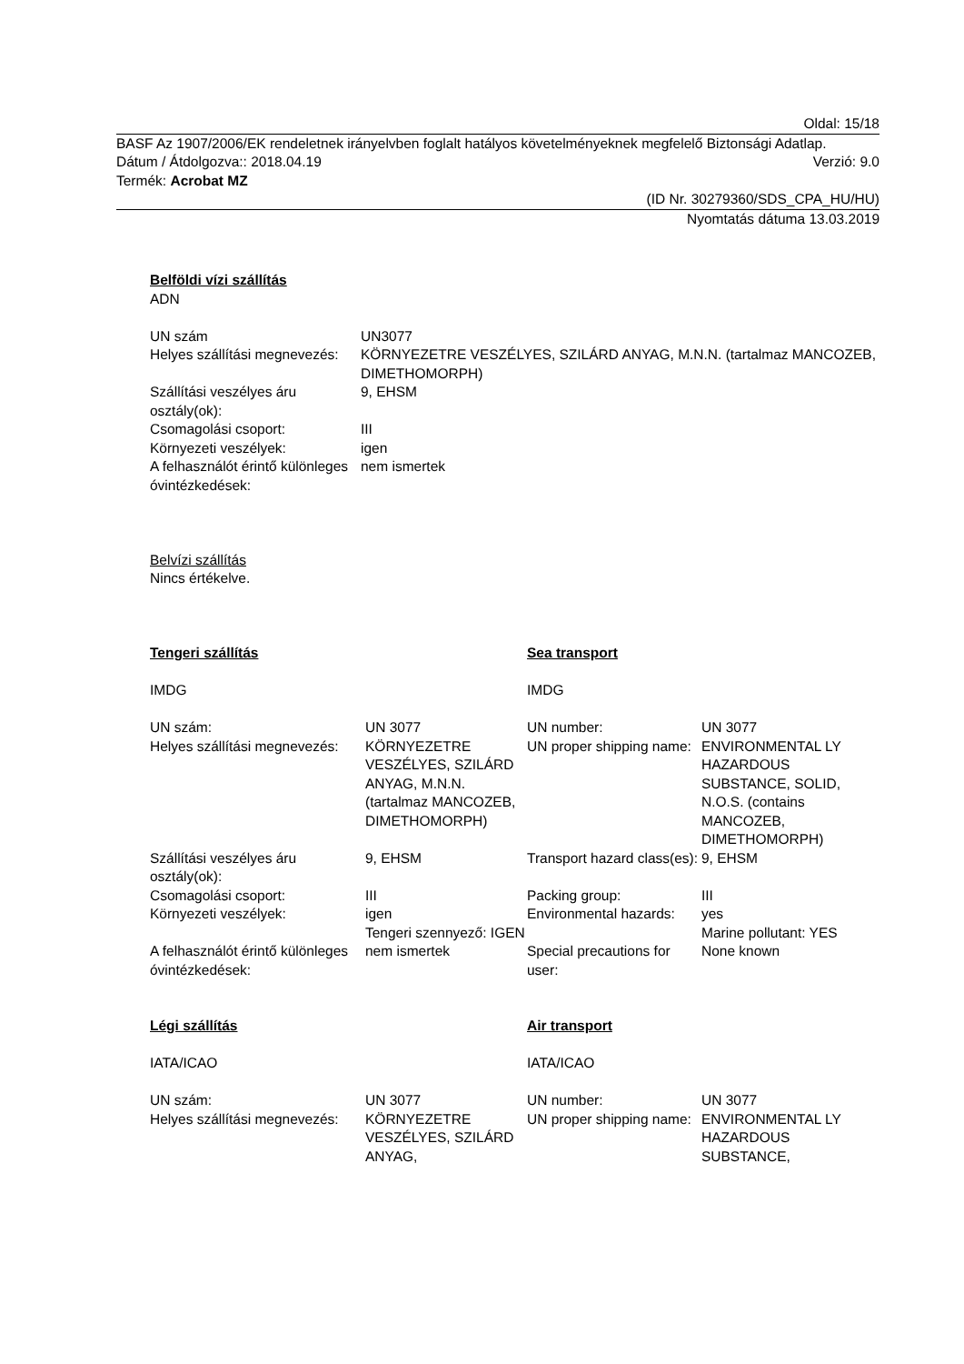Oldal: 15/18
BASF Az 1907/2006/EK rendeletnek irányelvben foglalt hatályos követelményeknek megfelelő Biztonsági Adatlap.
Dátum / Átdolgozva:: 2018.04.19 Verzió: 9.0
Termék: Acrobat MZ
(ID Nr. 30279360/SDS_CPA_HU/HU)
Nyomtatás dátuma 13.03.2019
Belföldi vízi szállítás
ADN
| UN szám | UN3077 |
| Helyes szállítási megnevezés: | KÖRNYEZETRE VESZÉLYES, SZILÁRD ANYAG, M.N.N. (tartalmaz MANCOZEB, DIMETHOMORPH) |
| Szállítási veszélyes áru osztály(ok): | 9, EHSM |
| Csomagolási csoport: | III |
| Környezeti veszélyek: | igen |
| A felhasználót érintő különleges óvintézkedések: | nem ismertek |
Belvízi szállítás
Nincs értékelve.
| Tengeri szállítás IMDG | | Sea transport IMDG | |
| UN szám: | UN 3077 | UN number: | UN 3077 |
| Helyes szállítási megnevezés: | KÖRNYEZETRE VESZÉLYES, SZILÁRD ANYAG, M.N.N. (tartalmaz MANCOZEB, DIMETHOMORPH) | UN proper shipping name: | ENVIRONMENTAL LY HAZARDOUS SUBSTANCE, SOLID, N.O.S. (contains MANCOZEB, DIMETHOMORPH) |
| Szállítási veszélyes áru osztály(ok): | 9, EHSM | Transport hazard class(es): | 9, EHSM |
| Csomagolási csoport: | III | Packing group: | III |
| Környezeti veszélyek: | igen Tengeri szennyező: IGEN | Environmental hazards: | yes Marine pollutant: YES |
| A felhasználót érintő különleges óvintézkedések: | nem ismertek | Special precautions for user: | None known |
| Légi szállítás IATA/ICAO | | Air transport IATA/ICAO | |
| UN szám: | UN 3077 | UN number: | UN 3077 |
| Helyes szállítási megnevezés: | KÖRNYEZETRE VESZÉLYES, SZILÁRD ANYAG, | UN proper shipping name: | ENVIRONMENTAL LY HAZARDOUS SUBSTANCE, |